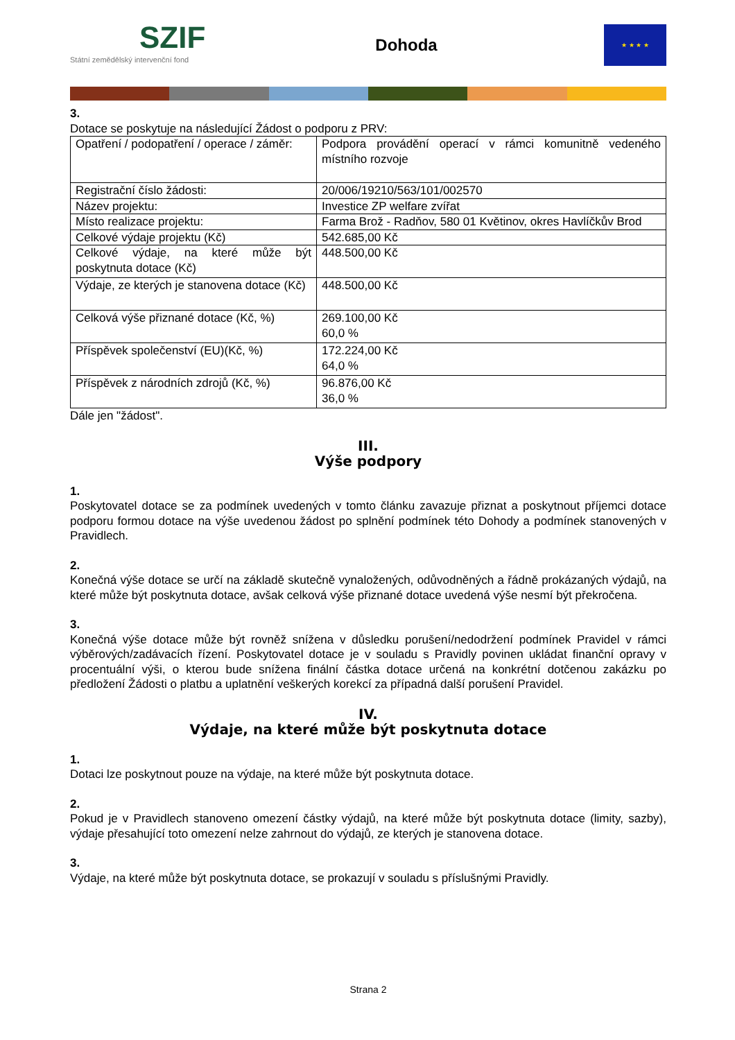SZIF
Státní zemědělský intervenční fond
Dohoda
★ ★ ★ ★
3.
Dotace se poskytuje na následující Žádost o podporu z PRV:
| Opatření / podopatření / operace / záměr: | Podpora provádění operací v rámci komunitně vedeného místního rozvoje |
| Registrační číslo žádosti: | 20/006/19210/563/101/002570 |
| Název projektu: | Investice ZP welfare zvířat |
| Místo realizace projektu: | Farma Brož - Radňov, 580 01 Květinov, okres Havlíčkův Brod |
| Celkové výdaje projektu (Kč) | 542.685,00 Kč |
| Celkové výdaje, na které může být poskytnuta dotace (Kč) | 448.500,00 Kč |
| Výdaje, ze kterých je stanovena dotace (Kč) | 448.500,00 Kč |
| Celková výše přiznané dotace (Kč, %) | 269.100,00 Kč 60,0 % |
| Příspěvek společenství (EU)(Kč, %) | 172.224,00 Kč 64,0 % |
| Příspěvek z národních zdrojů (Kč, %) | 96.876,00 Kč 36,0 % |
Dále jen "žádost".
III.
Výše podpory
1.
Poskytovatel dotace se za podmínek uvedených v tomto článku zavazuje přiznat a poskytnout příjemci dotace podporu formou dotace na výše uvedenou žádost po splnění podmínek této Dohody a podmínek stanovených v Pravidlech.
2.
Konečná výše dotace se určí na základě skutečně vynaložených, odůvodněných a řádně prokázaných výdajů, na které může být poskytnuta dotace, avšak celková výše přiznané dotace uvedená výše nesmí být překročena.
3.
Konečná výše dotace může být rovněž snížena v důsledku porušení/nedodržení podmínek Pravidel v rámci výběrových/zadávacích řízení. Poskytovatel dotace je v souladu s Pravidly povinen ukládat finanční opravy v procentuální výši, o kterou bude snížena finální částka dotace určená na konkrétní dotčenou zakázku po předložení Žádosti o platbu a uplatnění veškerých korekcí za případná další porušení Pravidel.
IV.
Výdaje, na které může být poskytnuta dotace
1.
Dotaci lze poskytnout pouze na výdaje, na které může být poskytnuta dotace.
2.
Pokud je v Pravidlech stanoveno omezení částky výdajů, na které může být poskytnuta dotace (limity, sazby), výdaje přesahující toto omezení nelze zahrnout do výdajů, ze kterých je stanovena dotace.
3.
Výdaje, na které může být poskytnuta dotace, se prokazují v souladu s příslušnými Pravidly.
Strana 2